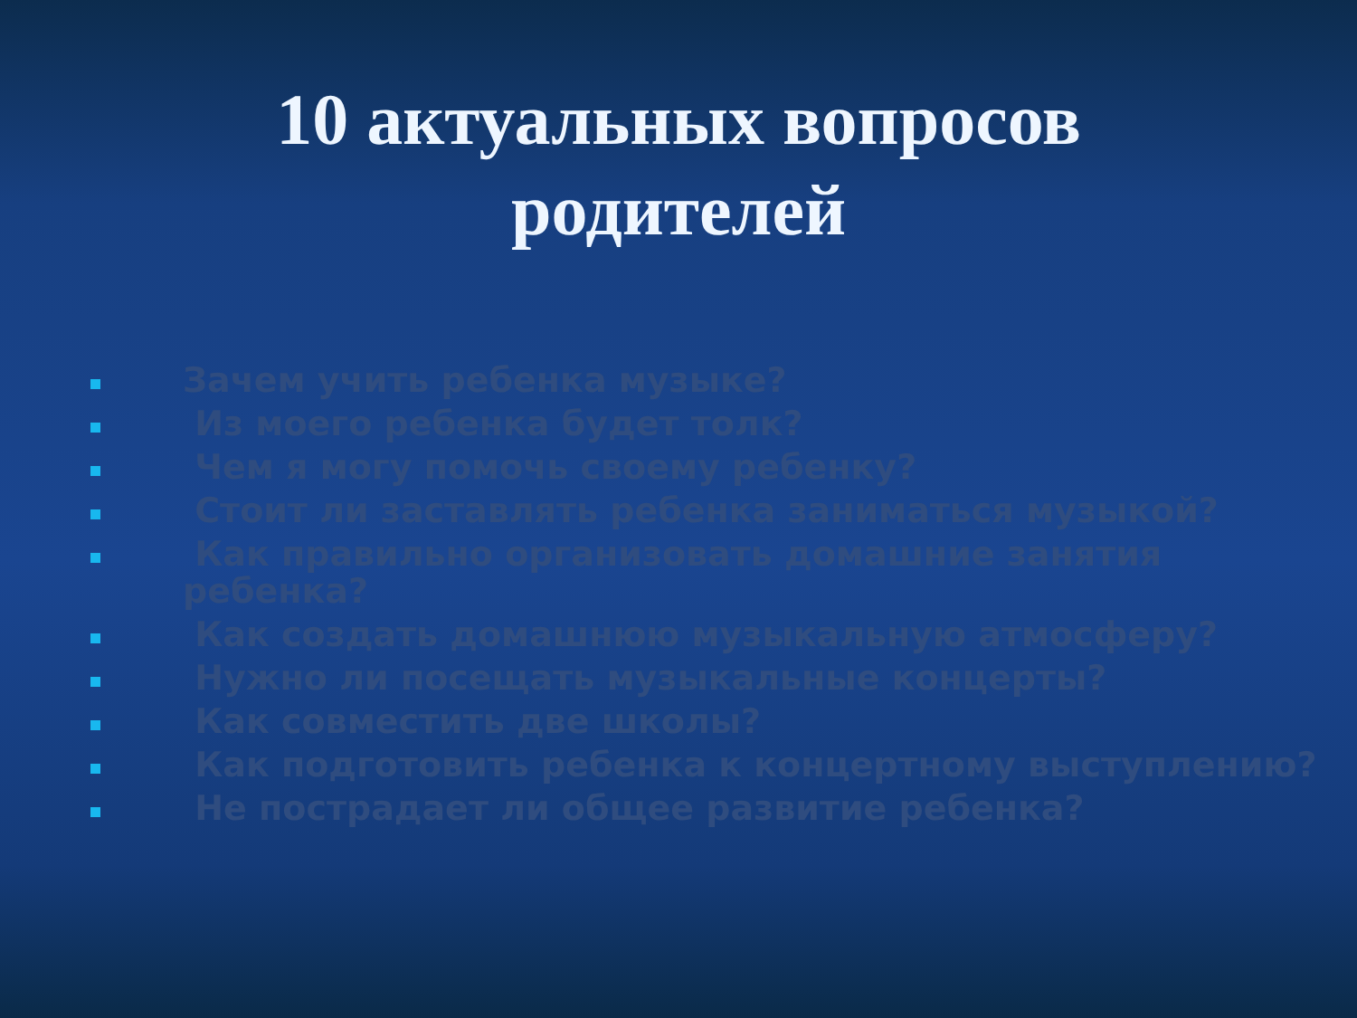10 актуальных вопросов
родителей
Зачем учить ребенка музыке?
Из моего ребенка будет толк?
Чем я могу помочь своему ребенку?
Стоит ли заставлять ребенка заниматься музыкой?
Как правильно организовать домашние занятия ребенка?
Как создать домашнюю музыкальную атмосферу?
Нужно ли посещать музыкальные концерты?
Как совместить две школы?
Как подготовить ребенка к концертному выступлению?
Не пострадает ли общее развитие ребенка?